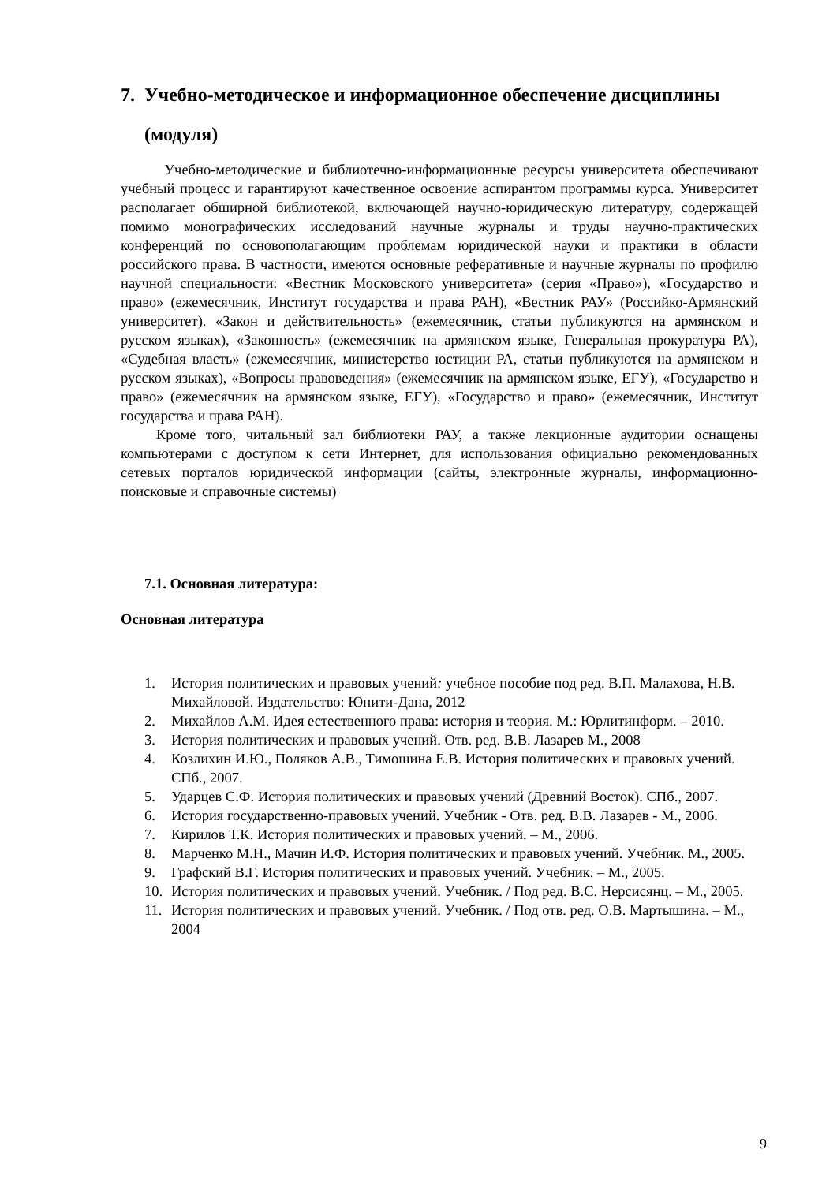7. Учебно-методическое и информационное обеспечение дисциплины (модуля)
Учебно-методические и библиотечно-информационные ресурсы университета обеспечивают учебный процесс и гарантируют качественное освоение аспирантом программы курса. Университет располагает обширной библиотекой, включающей научно-юридическую литературу, содержащей помимо монографических исследований научные журналы и труды научно-практических конференций по основополагающим проблемам юридической науки и практики в области российского права. В частности, имеются основные реферативные и научные журналы по профилю научной специальности: «Вестник Московского университета» (серия «Право»), «Государство и право» (ежемесячник, Институт государства и права РАН), «Вестник РАУ» (Российко-Армянский университет). «Закон и действительность» (ежемесячник, статьи публикуются на армянском и русском языках), «Законность» (ежемесячник на армянском языке, Генеральная прокуратура РА), «Судебная власть» (ежемесячник, министерство юстиции РА, статьи публикуются на армянском и русском языках), «Вопросы правоведения» (ежемесячник на армянском языке, ЕГУ), «Государство и право» (ежемесячник на армянском языке, ЕГУ), «Государство и право» (ежемесячник, Институт государства и права РАН).
Кроме того, читальный зал библиотеки РАУ, а также лекционные аудитории оснащены компьютерами с доступом к сети Интернет, для использования официально рекомендованных сетевых порталов юридической информации (сайты, электронные журналы, информационно-поисковые и справочные системы)
7.1. Основная литература:
Основная литература
1. История политических и правовых учений: учебное пособие под ред. В.П. Малахова, Н.В. Михайловой. Издательство: Юнити-Дана, 2012
2. Михайлов А.М. Идея естественного права: история и теория. М.: Юрлитинформ. – 2010.
3. История политических и правовых учений. Отв. ред. В.В. Лазарев М., 2008
4. Козлихин И.Ю., Поляков А.В., Тимошина Е.В. История политических и правовых учений. СПб., 2007.
5. Ударцев С.Ф. История политических и правовых учений (Древний Восток). СПб., 2007.
6. История государственно-правовых учений. Учебник - Отв. ред. В.В. Лазарев - М., 2006.
7. Кирилов Т.К. История политических и правовых учений. – М., 2006.
8. Марченко М.Н., Мачин И.Ф. История политических и правовых учений. Учебник. М., 2005.
9. Графский В.Г. История политических и правовых учений. Учебник. – М., 2005.
10. История политических и правовых учений. Учебник. / Под ред. В.С. Нерсисянц. – М., 2005.
11. История политических и правовых учений. Учебник. / Под отв. ред. О.В. Мартышина. – М., 2004
9